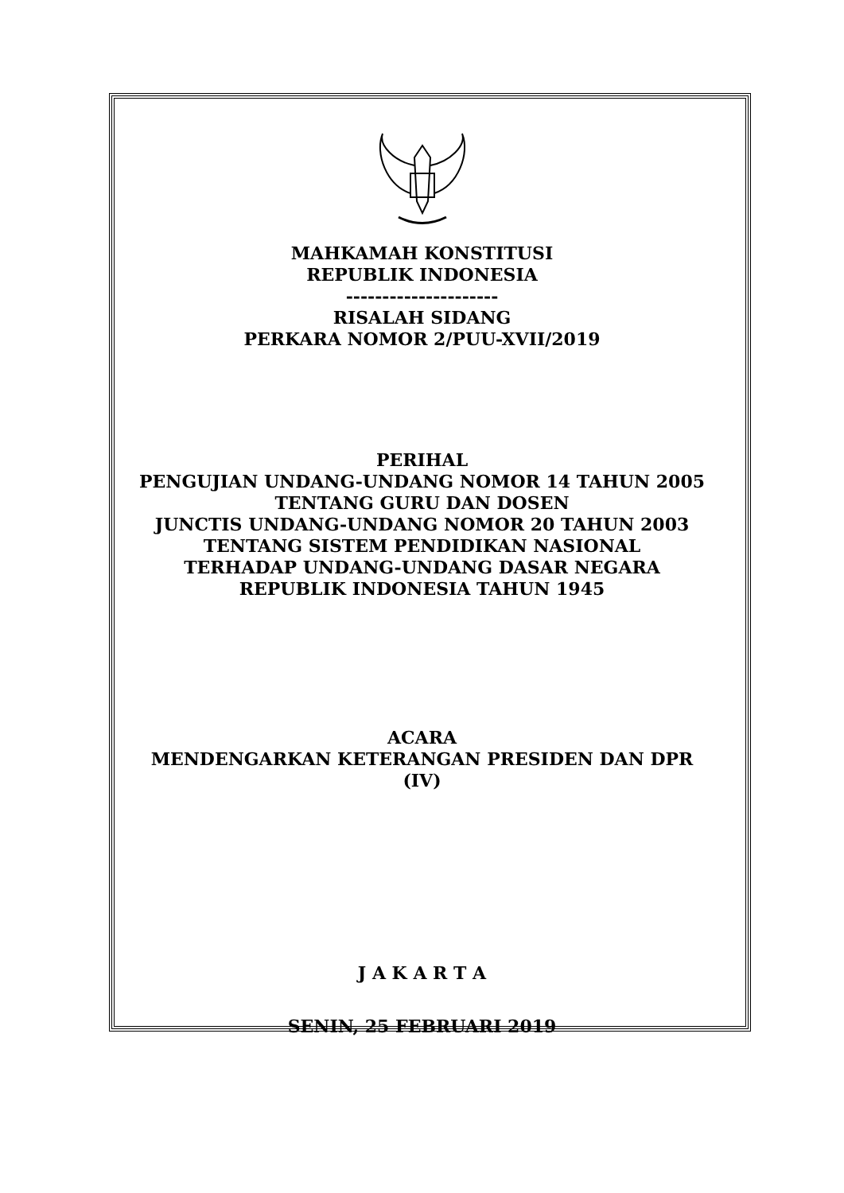MAHKAMAH KONSTITUSI
REPUBLIK INDONESIA
---------------------
RISALAH SIDANG
PERKARA NOMOR 2/PUU-XVII/2019
PERIHAL
PENGUJIAN UNDANG-UNDANG NOMOR 14 TAHUN 2005
TENTANG GURU DAN DOSEN
JUNCTIS UNDANG-UNDANG NOMOR 20 TAHUN 2003
TENTANG SISTEM PENDIDIKAN NASIONAL
TERHADAP UNDANG-UNDANG DASAR NEGARA
REPUBLIK INDONESIA TAHUN 1945
ACARA
MENDENGARKAN KETERANGAN PRESIDEN DAN DPR
(IV)
J A K A R T A
SENIN, 25 FEBRUARI 2019